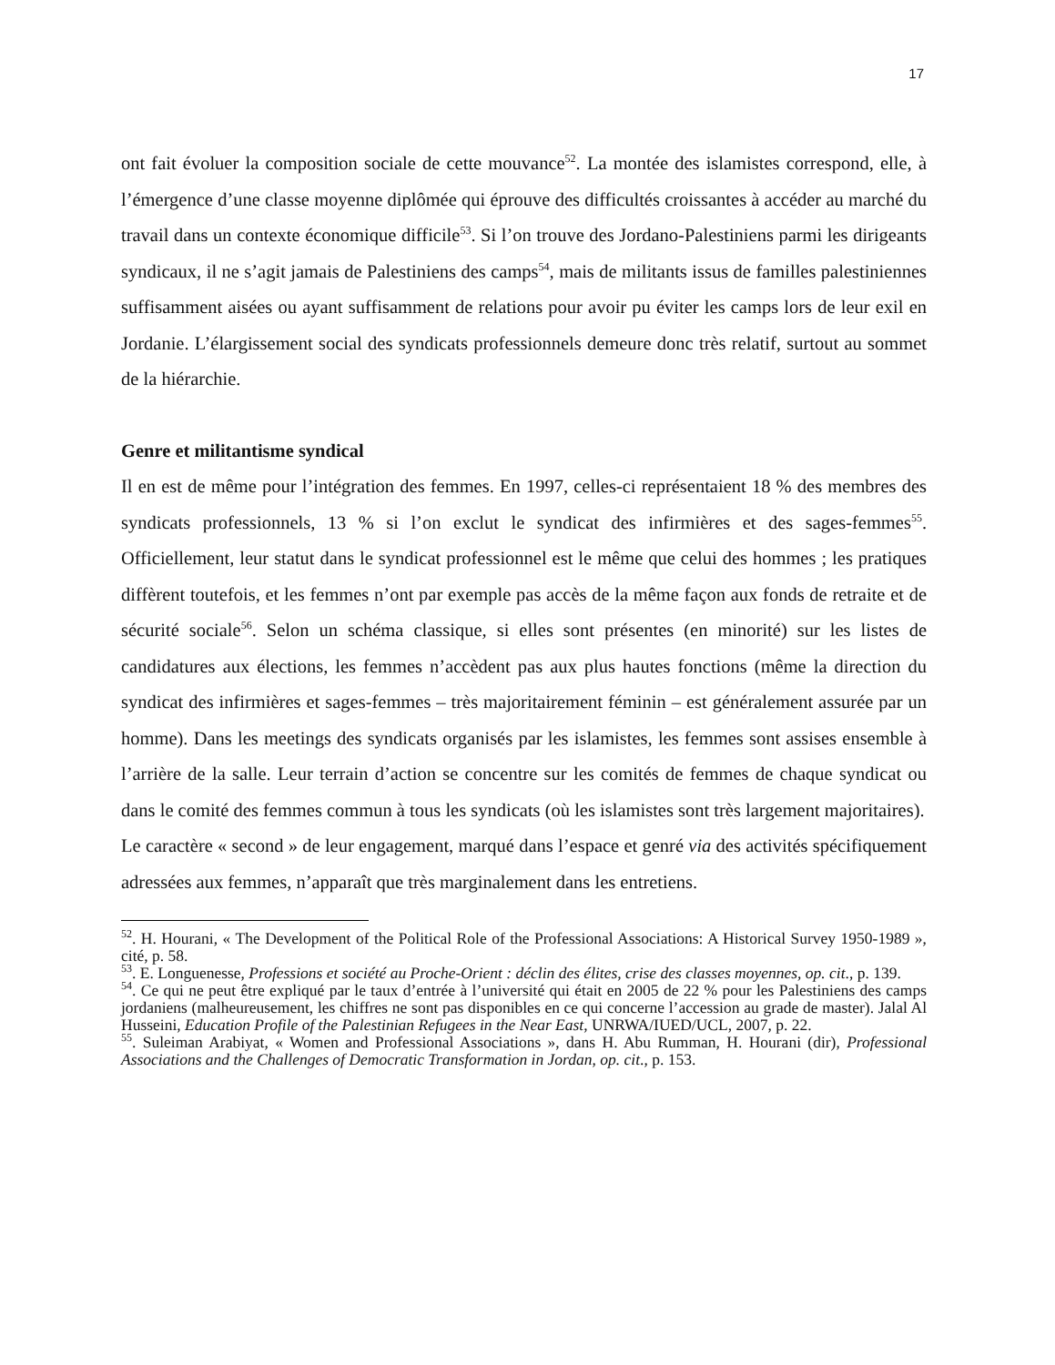17
ont fait évoluer la composition sociale de cette mouvance<sup>52</sup>. La montée des islamistes correspond, elle, à l’émergence d’une classe moyenne diplômée qui éprouve des difficultés croissantes à accéder au marché du travail dans un contexte économique difficile<sup>53</sup>. Si l’on trouve des Jordano-Palestiniens parmi les dirigeants syndicaux, il ne s’agit jamais de Palestiniens des camps<sup>54</sup>, mais de militants issus de familles palestiniennes suffisamment aisées ou ayant suffisamment de relations pour avoir pu éviter les camps lors de leur exil en Jordanie. L’élargissement social des syndicats professionnels demeure donc très relatif, surtout au sommet de la hiérarchie.
Genre et militantisme syndical
Il en est de même pour l’intégration des femmes. En 1997, celles-ci représentaient 18 % des membres des syndicats professionnels, 13 % si l’on exclut le syndicat des infirmières et des sages-femmes<sup>55</sup>. Officiellement, leur statut dans le syndicat professionnel est le même que celui des hommes ; les pratiques diffèrent toutefois, et les femmes n’ont par exemple pas accès de la même façon aux fonds de retraite et de sécurité sociale<sup>56</sup>. Selon un schéma classique, si elles sont présentes (en minorité) sur les listes de candidatures aux élections, les femmes n’accèdent pas aux plus hautes fonctions (même la direction du syndicat des infirmières et sages-femmes – très majoritairement féminin – est généralement assurée par un homme). Dans les meetings des syndicats organisés par les islamistes, les femmes sont assises ensemble à l’arrière de la salle. Leur terrain d’action se concentre sur les comités de femmes de chaque syndicat ou dans le comité des femmes commun à tous les syndicats (où les islamistes sont très largement majoritaires).
Le caractère « second » de leur engagement, marqué dans l’espace et genré via des activités spécifiquement adressées aux femmes, n’apparaît que très marginalement dans les entretiens.
<sup>52</sup>. H. Hourani, « The Development of the Political Role of the Professional Associations: A Historical Survey 1950-1989 », cité, p. 58.
<sup>53</sup>. E. Longuenesse, Professions et société au Proche-Orient : déclin des élites, crise des classes moyennes, op. cit., p. 139.
<sup>54</sup>. Ce qui ne peut être expliqué par le taux d’entrée à l’université qui était en 2005 de 22 % pour les Palestiniens des camps jordaniens (malheureusement, les chiffres ne sont pas disponibles en ce qui concerne l’accession au grade de master). Jalal Al Husseini, Education Profile of the Palestinian Refugees in the Near East, UNRWA/IUED/UCL, 2007, p. 22.
<sup>55</sup>. Suleiman Arabiyat, « Women and Professional Associations », dans H. Abu Rumman, H. Hourani (dir), Professional Associations and the Challenges of Democratic Transformation in Jordan, op. cit., p. 153.